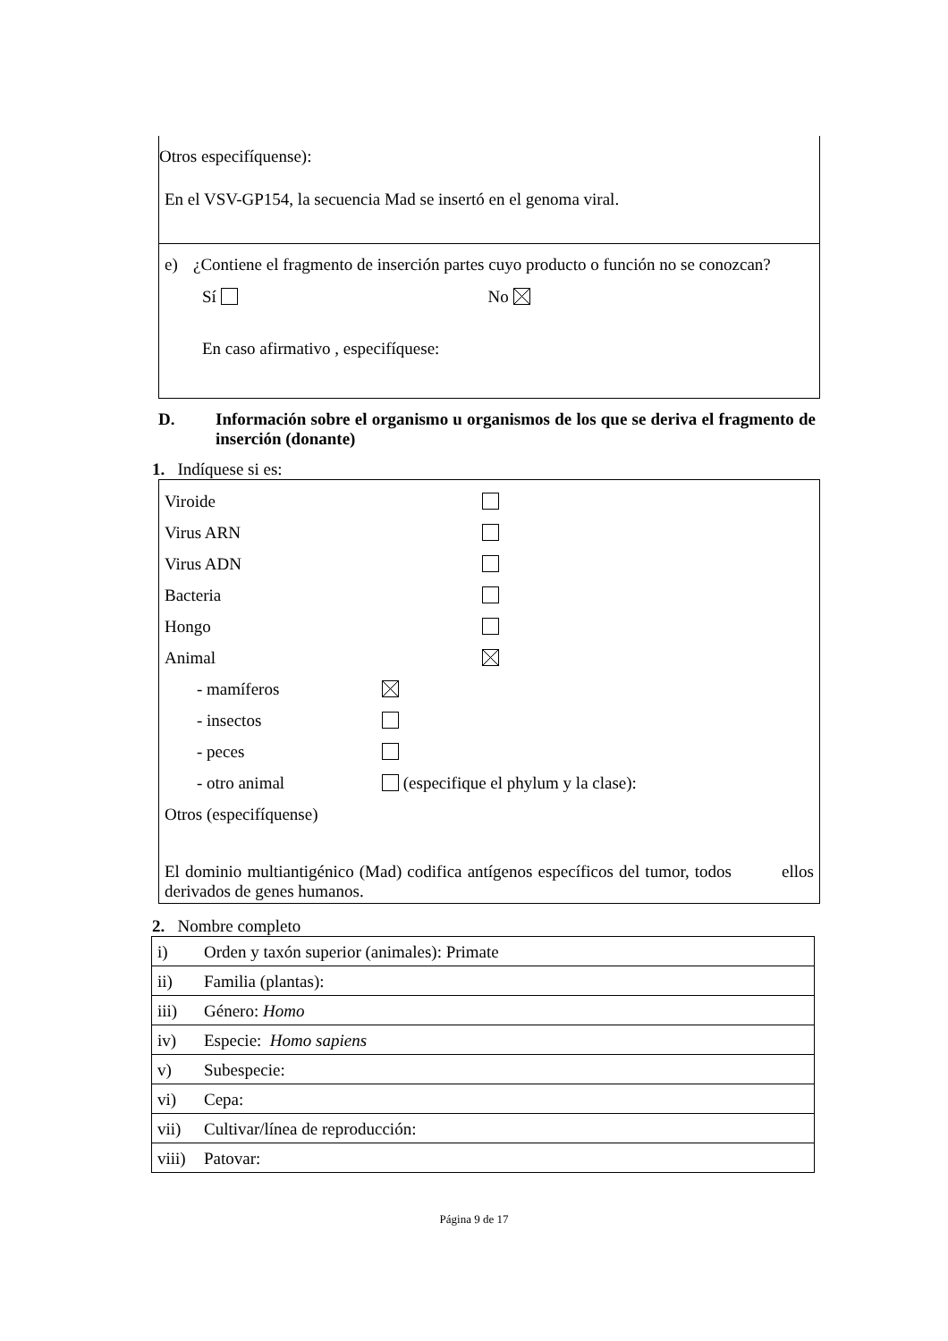Otros especifíquense):
En el VSV-GP154, la secuencia Mad se insertó en el genoma viral.
e) ¿Contiene el fragmento de inserción partes cuyo producto o función no se conozcan?
Sí No
En caso afirmativo , especifíquese:
D. Información sobre el organismo u organismos de los que se deriva el fragmento de inserción (donante)
1. Indíquese si es:
Viroide
Virus ARN
Virus ADN
Bacteria
Hongo
Animal
- mamíferos
- insectos
- peces
- otro animal (especifique el phylum y la clase):
Otros (especifíquense)
El dominio multiantigénico (Mad) codifica antígenos específicos del tumor, todos ellos derivados de genes humanos.
2. Nombre completo
| i) Orden y taxón superior (animales): Primate |
| ii) Familia (plantas): |
| iii) Género: Homo |
| iv) Especie: Homo sapiens |
| v) Subespecie: |
| vi) Cepa: |
| vii) Cultivar/línea de reproducción: |
| viii) Patovar: |
Página 9 de 17